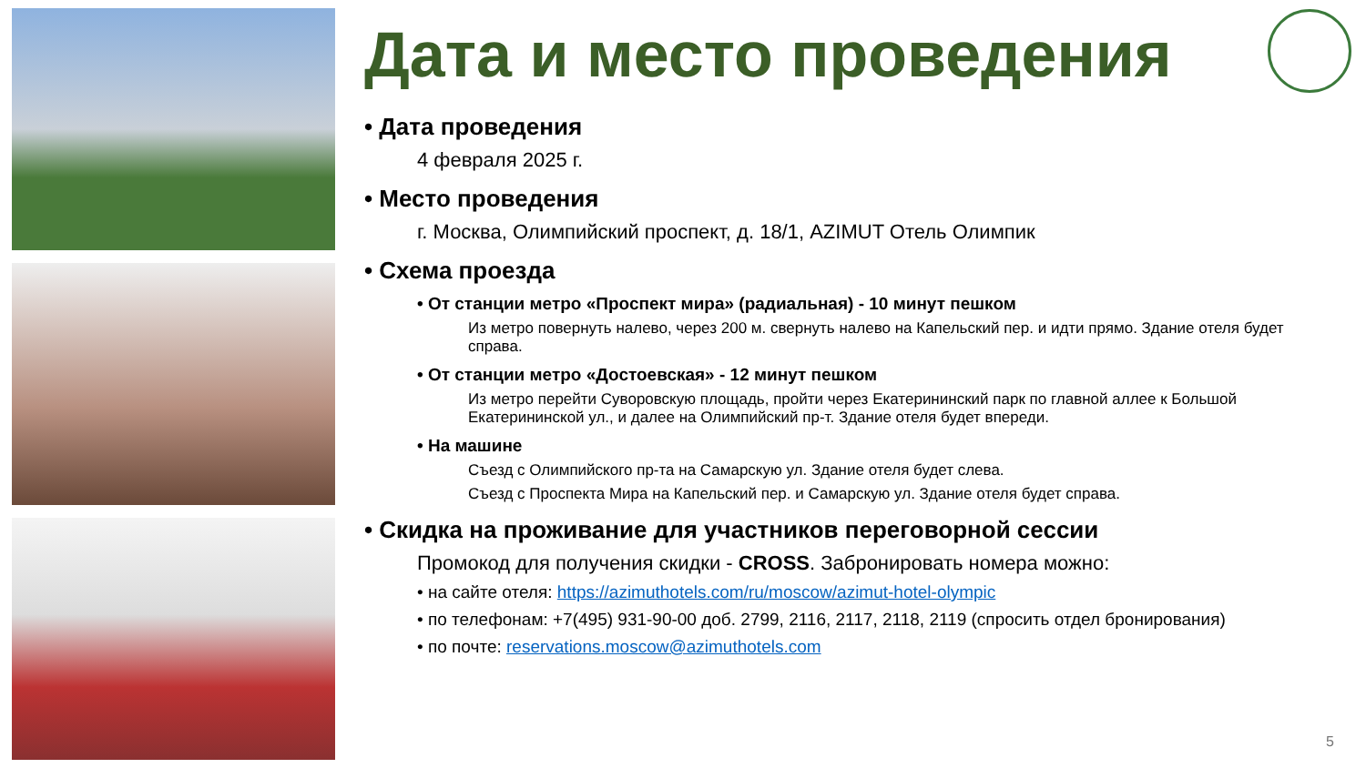Дата и место проведения
• Дата проведения
4 февраля 2025 г.
• Место проведения
г. Москва, Олимпийский проспект, д. 18/1, AZIMUT Отель Олимпик
• Схема проезда
• От станции метро «Проспект мира» (радиальная) - 10 минут пешком
Из метро повернуть налево, через 200 м. свернуть налево на Капельский пер. и идти прямо. Здание отеля будет справа.
• От станции метро «Достоевская» - 12 минут пешком
Из метро перейти Суворовскую площадь, пройти через Екатерининский парк по главной аллее к Большой Екатерининской ул., и далее на Олимпийский пр-т. Здание отеля будет впереди.
• На машине
Съезд с Олимпийского пр-та на Самарскую ул. Здание отеля будет слева.
Съезд с Проспекта Мира на Капельский пер. и Самарскую ул. Здание отеля будет справа.
• Скидка на проживание для участников переговорной сессии
Промокод для получения скидки - CROSS. Забронировать номера можно:
• на сайте отеля: https://azimuthotels.com/ru/moscow/azimut-hotel-olympic
• по телефонам: +7(495) 931-90-00 доб. 2799, 2116, 2117, 2118, 2119 (спросить отдел бронирования)
• по почте: reservations.moscow@azimuthotels.com
5